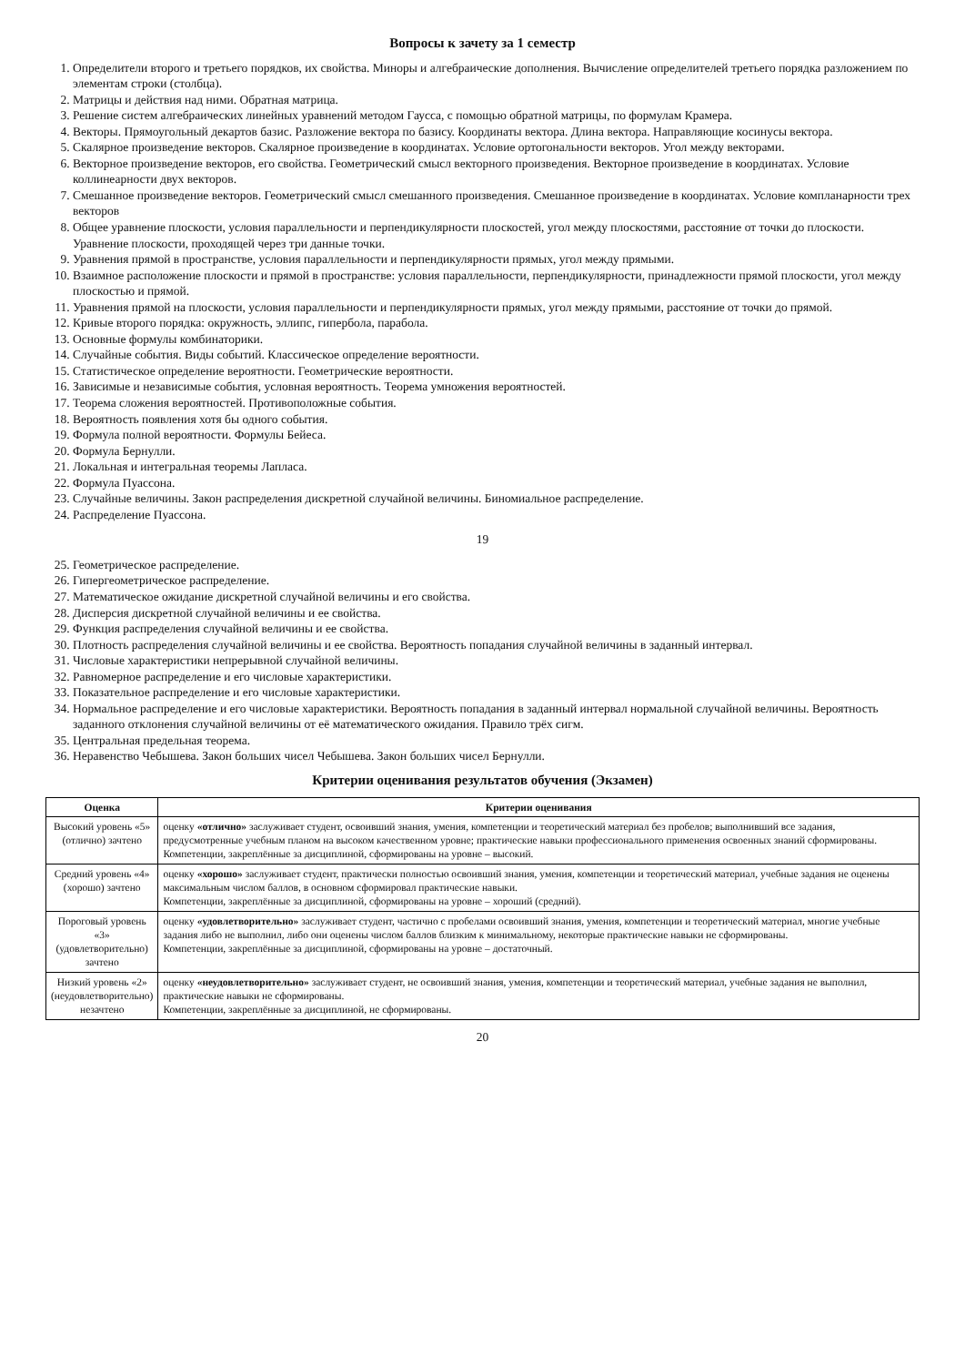Вопросы к зачету за 1 семестр
1. Определители второго и третьего порядков, их свойства. Миноры и алгебраические дополнения. Вычисление определителей третьего порядка разложением по элементам строки (столбца).
2. Матрицы и действия над ними. Обратная матрица.
3. Решение систем алгебраических линейных уравнений методом Гаусса, с помощью обратной матрицы, по формулам Крамера.
4. Векторы. Прямоугольный декартов базис. Разложение вектора по базису. Координаты вектора. Длина вектора. Направляющие косинусы вектора.
5. Скалярное произведение векторов. Скалярное произведение в координатах. Условие ортогональности векторов. Угол между векторами.
6. Векторное произведение векторов, его свойства. Геометрический смысл векторного произведения. Векторное произведение в координатах. Условие коллинеарности двух векторов.
7. Смешанное произведение векторов. Геометрический смысл смешанного произведения. Смешанное произведение в координатах. Условие компланарности трех векторов
8. Общее уравнение плоскости, условия параллельности и перпендикулярности плоскостей, угол между плоскостями, расстояние от точки до плоскости. Уравнение плоскости, проходящей через три данные точки.
9. Уравнения прямой в пространстве, условия параллельности и перпендикулярности прямых, угол между прямыми.
10. Взаимное расположение плоскости и прямой в пространстве: условия параллельности, перпендикулярности, принадлежности прямой плоскости, угол между плоскостью и прямой.
11. Уравнения прямой на плоскости, условия параллельности и перпендикулярности прямых, угол между прямыми, расстояние от точки до прямой.
12. Кривые второго порядка: окружность, эллипс, гипербола, парабола.
13. Основные формулы комбинаторики.
14. Случайные события. Виды событий. Классическое определение вероятности.
15. Статистическое определение вероятности. Геометрические вероятности.
16. Зависимые и независимые события, условная вероятность. Теорема умножения вероятностей.
17. Теорема сложения вероятностей. Противоположные события.
18. Вероятность появления хотя бы одного события.
19. Формула полной вероятности. Формулы Бейеса.
20. Формула Бернулли.
21. Локальная и интегральная теоремы Лапласа.
22. Формула Пуассона.
23. Случайные величины. Закон распределения дискретной случайной величины. Биномиальное распределение.
24. Распределение Пуассона.
19
25. Геометрическое распределение.
26. Гипергеометрическое распределение.
27. Математическое ожидание дискретной случайной величины и его свойства.
28. Дисперсия дискретной случайной величины и ее свойства.
29. Функция распределения случайной величины и ее свойства.
30. Плотность распределения случайной величины и ее свойства. Вероятность попадания случайной величины в заданный интервал.
31. Числовые характеристики непрерывной случайной величины.
32. Равномерное распределение и его числовые характеристики.
33. Показательное распределение и его числовые характеристики.
34. Нормальное распределение и его числовые характеристики. Вероятность попадания в заданный интервал нормальной случайной величины. Вероятность заданного отклонения случайной величины от её математического ожидания. Правило трёх сигм.
35. Центральная предельная теорема.
36. Неравенство Чебышева. Закон больших чисел Чебышева. Закон больших чисел Бернулли.
Критерии оценивания результатов обучения (Экзамен)
| Оценка | Критерии оценивания |
| --- | --- |
| Высокий уровень «5» (отлично) зачтено | оценку «отлично» заслуживает студент, освоивший знания, умения, компетенции и теоретический материал без пробелов; выполнивший все задания, предусмотренные учебным планом на высоком качественном уровне; практические навыки профессионального применения освоенных знаний сформированы. Компетенции, закреплённые за дисциплиной, сформированы на уровне – высокий. |
| Средний уровень «4» (хорошо) зачтено | оценку «хорошо» заслуживает студент, практически полностью освоивший знания, умения, компетенции и теоретический материал, учебные задания не оценены максимальным числом баллов, в основном сформировал практические навыки. Компетенции, закреплённые за дисциплиной, сформированы на уровне – хороший (средний). |
| Пороговый уровень «3» (удовлетворительно) зачтено | оценку «удовлетворительно» заслуживает студент, частично с пробелами освоивший знания, умения, компетенции и теоретический материал, многие учебные задания либо не выполнил, либо они оценены числом баллов близким к минимальному, некоторые практические навыки не сформированы. Компетенции, закреплённые за дисциплиной, сформированы на уровне – достаточный. |
| Низкий уровень «2» (неудовлетворительно) незачтено | оценку «неудовлетворительно» заслуживает студент, не освоивший знания, умения, компетенции и теоретический материал, учебные задания не выполнил, практические навыки не сформированы. Компетенции, закреплённые за дисциплиной, не сформированы. |
20